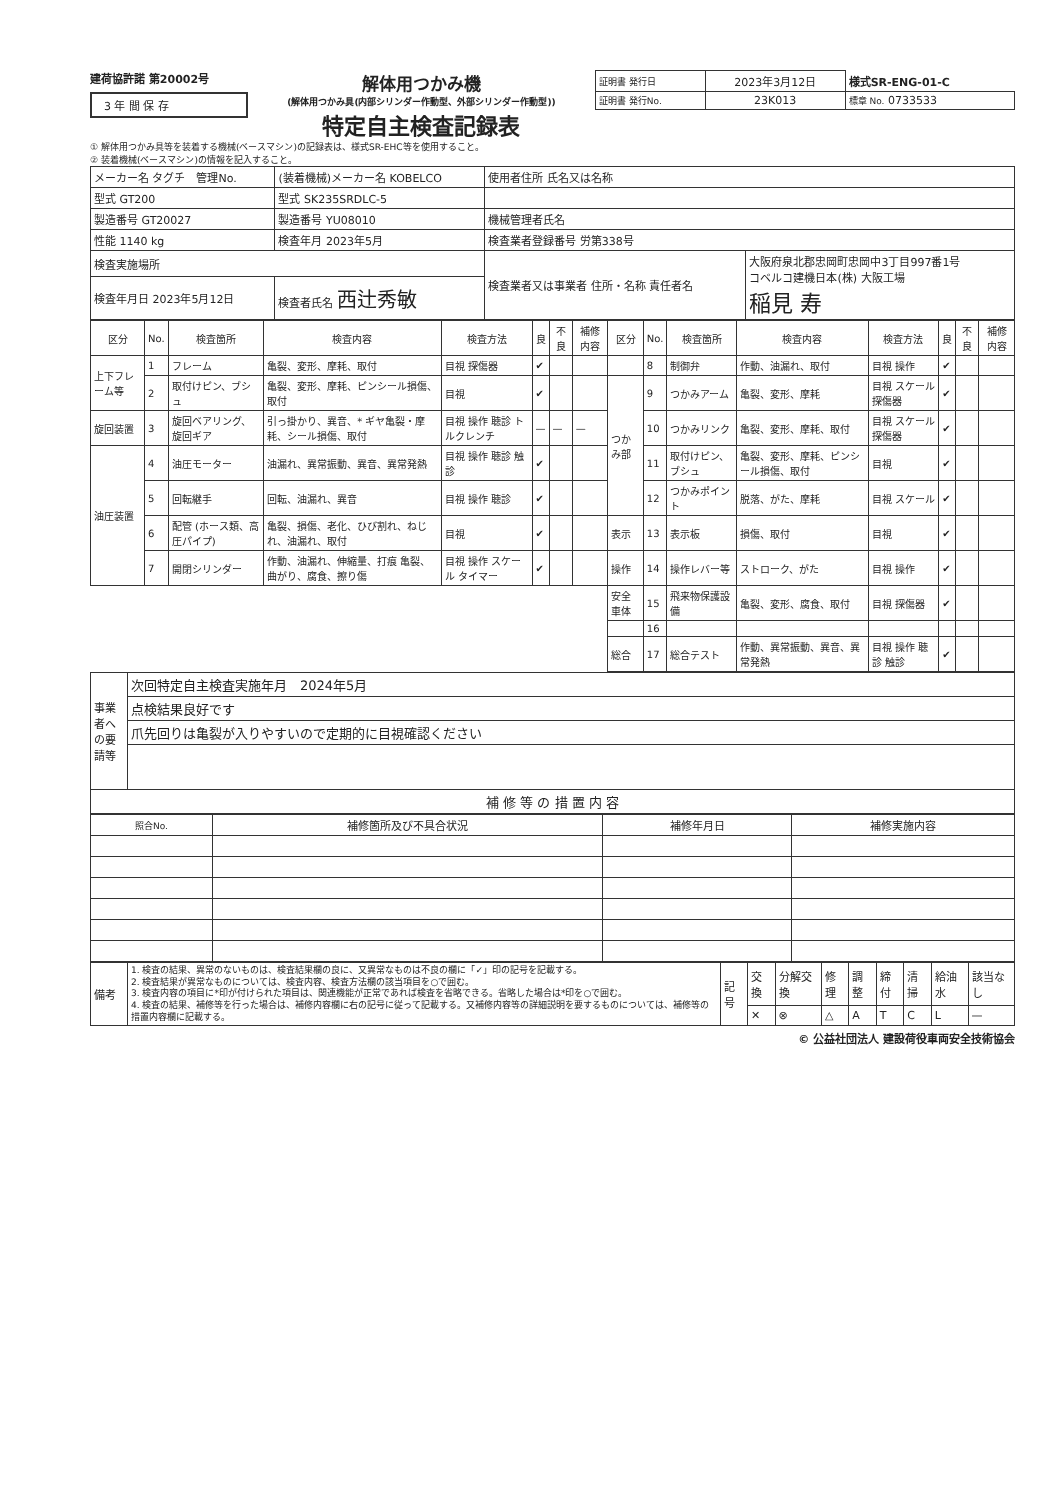建荷協許諾 第20002号
3 年 間 保 存
解体用つかみ機
(解体用つかみ具(内部シリンダー作動型、外部シリンダー作動型))
特定自主検査記録表
| 証明書 発行日 | 2023年3月12日 | 様式SR-ENG-01-C |
| 証明書 発行No. | 23K013 | 標章 No. 0733533 |
① 解体用つかみ具等を装着する機械(ベースマシン)の記録表は、様式SR-EHC等を使用すること。
② 装着機械(ベースマシン)の情報を記入すること。
| メーカー名 タグチ 管理No. | (装着機械)メーカー名 KOBELCO | 使用者住所 氏名又は名称 | |
| 型式 GT200 | 型式 SK235SRDLC-5 | | |
| 製造番号 GT20027 | 製造番号 YU08010 | 機械管理者氏名 | |
| 性能 1140 kg | 検査年月 2023年5月 | 検査業者登録番号 労第338号 | |
| 検査実施場所 | | 検査業者又は事業者 住所・名称 責任者名 | 大阪府泉北郡忠岡町忠岡中3丁目997番1号 コベルコ建機日本(株) 大阪工場 稲見 寿 |
| 検査年月日 2023年5月12日 | 検査者氏名 西辻秀敏 | | |
| 区分 | No. | 検査箇所 | 検査内容 | 検査方法 | 良 | 不良 | 補修内容 | 区分 | No. | 検査箇所 | 検査内容 | 検査方法 | 良 | 不良 | 補修内容 |
| --- | --- | --- | --- | --- | --- | --- | --- | --- | --- | --- | --- | --- | --- | --- | --- |
| 上下フレーム等 | 1 | フレーム | 亀裂、変形、摩耗、取付 | 目視 探傷器 | ✔ | | | | 8 | 制御弁 | 作動、油漏れ、取付 | 目視 操作 | ✔ | | |
| | 2 | 取付けピン、ブシュ | 亀裂、変形、摩耗、ピンシール損傷、取付 | 目視 | ✔ | | | つかみ部 | 9 | つかみアーム | 亀裂、変形、摩耗 | 目視 スケール 探傷器 | ✔ | | |
| 旋回装置 | 3 | 旋回ベアリング、旋回ギア | 引っ掛かり、異音、* ギヤ亀裂・摩耗、シール損傷、取付 | 目視 操作 聴診 トルクレンチ | — | — | — | | 10 | つかみリンク | 亀裂、変形、摩耗、取付 | 目視 スケール 探傷器 | ✔ | | |
| 油圧装置 | 4 | 油圧モーター | 油漏れ、異常振動、異音、異常発熱 | 目視 操作 聴診 触診 | ✔ | | | | 11 | 取付けピン、ブシュ | 亀裂、変形、摩耗、ピンシール損傷、取付 | 目視 | ✔ | | |
| | 5 | 回転継手 | 回転、油漏れ、異音 | 目視 操作 聴診 | ✔ | | | | 12 | つかみポイント | 脱落、がた、摩耗 | 目視 スケール | ✔ | | |
| | 6 | 配管 (ホース類、高圧パイプ) | 亀裂、損傷、老化、ひび割れ、ねじれ、油漏れ、取付 | 目視 | ✔ | | | 表示 | 13 | 表示板 | 損傷、取付 | 目視 | ✔ | | |
| | 7 | 開閉シリンダー | 作動、油漏れ、伸縮量、打痕 亀裂、曲がり、腐食、擦り傷 | 目視 操作 スケール タイマー | ✔ | | | 操作 | 14 | 操作レバー等 | ストローク、がた | 目視 操作 | ✔ | | |
| | | | | | | | | 安全車体 | 15 | 飛来物保護設備 | 亀裂、変形、腐食、取付 | 目視 探傷器 | ✔ | | |
| | | | | | | | | | 16 | | | | | | |
| | | | | | | | | 総合 | 17 | 総合テスト | 作動、異常振動、異音、異常発熱 | 目視 操作 聴診 触診 | ✔ | | |
| 事業者への要請等 | 次回特定自主検査実施年月 2024年5月 |
| | 点検結果良好です |
| | 爪先回りは亀裂が入りやすいので定期的に目視確認ください |
| 補 修 等 の 措 置 内 容 | |
| 照合No. | 補修箇所及び不具合状況 | 補修年月日 | 補修実施内容 |
| --- | --- | --- | --- |
| 備考 | 1. 検査の結果、異常のないものは、検査結果欄の良に、又異常なものは不良の欄に「✓」印の記号を記載する。 2. 検査結果が異常なものについては、検査内容、検査方法欄の該当項目を○で囲む。 3. 検査内容の項目に*印が付けられた項目は、関連機能が正常であれば検査を省略できる。省略した場合は*印を○で囲む。 4. 検査の結果、補修等を行った場合は、補修内容欄に右の記号に従って記載する。又補修内容等の詳細説明を要するものについては、補修等の措置内容欄に記載する。 | 記号 | 交換 | 分解交換 | 修理 | 調整 | 締付 | 清掃 | 給油水 | 該当なし |
| | | | ✕ | ⊗ | △ | A | T | C | L | — |
© 公益社団法人 建設荷役車両安全技術協会